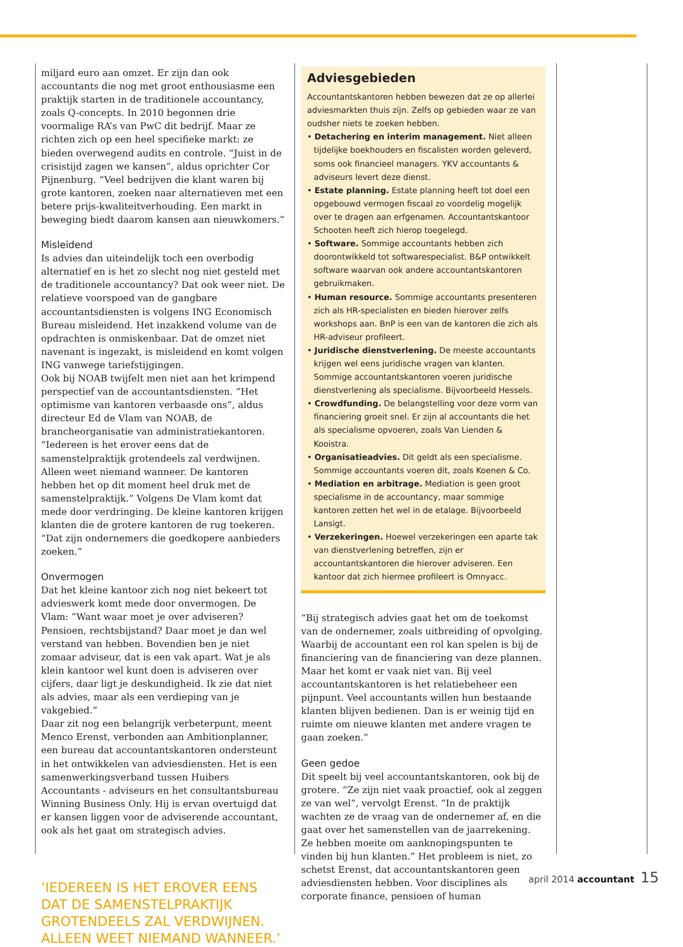miljard euro aan omzet. Er zijn dan ook accountants die nog met groot enthousiasme een praktijk starten in de traditionele accountancy, zoals Q-concepts. In 2010 begonnen drie voormalige RA’s van PwC dit bedrijf. Maar ze richten zich op een heel specifieke markt: ze bieden overwegend audits en controle. “Juist in de crisistijd zagen we kansen”, aldus oprichter Cor Pijnenburg. “Veel bedrijven die klant waren bij grote kantoren, zoeken naar alternatieven met een betere prijs-kwaliteitverhouding. Een markt in beweging biedt daarom kansen aan nieuwkomers.”
Misleidend
Is advies dan uiteindelijk toch een overbodig alternatief en is het zo slecht nog niet gesteld met de traditionele accountancy? Dat ook weer niet. De relatieve voorspoed van de gangbare accountantsdiensten is volgens ING Economisch Bureau misleidend. Het inzakkend volume van de opdrachten is onmiskenbaar. Dat de omzet niet navenant is ingezakt, is misleidend en komt volgen ING vanwege tariefstijgingen.
Ook bij NOAB twijfelt men niet aan het krimpend perspectief van de accountantsdiensten. “Het optimisme van kantoren verbaasde ons”, aldus directeur Ed de Vlam van NOAB, de brancheorganisatie van administratiekantoren. “Iedereen is het erover eens dat de samenstelpraktijk grotendeels zal verdwijnen. Alleen weet niemand wanneer. De kantoren hebben het op dit moment heel druk met de samenstelpraktijk.” Volgens De Vlam komt dat mede door verdringing. De kleine kantoren krijgen klanten die de grotere kantoren de rug toekeren. “Dat zijn ondernemers die goedkopere aanbieders zoeken.”
Onvermogen
Dat het kleine kantoor zich nog niet bekeert tot advieswerk komt mede door onvermogen. De Vlam: “Want waar moet je over adviseren? Pensioen, rechtsbijstand? Daar moet je dan wel verstand van hebben. Bovendien ben je niet zomaar adviseur, dat is een vak apart. Wat je als klein kantoor wel kunt doen is adviseren over cijfers, daar ligt je deskundigheid. Ik zie dat niet als advies, maar als een verdieping van je vakgebied.”
Daar zit nog een belangrijk verbeterpunt, meent Menco Erenst, verbonden aan Ambitionplanner, een bureau dat accountantskantoren ondersteunt in het ontwikkelen van adviesdiensten. Het is een samenwerkingsverband tussen Huibers Accountants - adviseurs en het consultantsbureau Winning Business Only. Hij is ervan overtuigd dat er kansen liggen voor de adviserende accountant, ook als het gaat om strategisch advies.
‘IEDEREEN IS HET EROVER EENS DAT DE SAMENSTELPRAKTIJK GROTENDEELS ZAL VERDWIJNEN. ALLEEN WEET NIEMAND WANNEER.’
Adviesgebieden
Accountantskantoren hebben bewezen dat ze op allerlei adviesmarkten thuis zijn. Zelfs op gebieden waar ze van oudsher niets te zoeken hebben.
• Detachering en interim management. Niet alleen tijdelijke boekhouders en fiscalisten worden geleverd, soms ook financieel managers. YKV accountants & adviseurs levert deze dienst.
• Estate planning. Estate planning heeft tot doel een opgebouwd vermogen fiscaal zo voordelig mogelijk over te dragen aan erfgenamen. Accountantskantoor Schooten heeft zich hierop toegelegd.
• Software. Sommige accountants hebben zich doorontwikkeld tot softwarespecialist. B&P ontwikkelt software waarvan ook andere accountantskantoren gebruikmaken.
• Human resource. Sommige accountants presenteren zich als HR-specialisten en bieden hierover zelfs workshops aan. BnP is een van de kantoren die zich als HR-adviseur profileert.
• Juridische dienstverlening. De meeste accountants krijgen wel eens juridische vragen van klanten. Sommige accountantskantoren voeren juridische dienstverlening als specialisme. Bijvoorbeeld Hessels.
• Crowdfunding. De belangstelling voor deze vorm van financiering groeit snel. Er zijn al accountants die het als specialisme opvoeren, zoals Van Lienden & Kooistra.
• Organisatieadvies. Dit geldt als een specialisme. Sommige accountants voeren dit, zoals Koenen & Co.
• Mediation en arbitrage. Mediation is geen groot specialisme in de accountancy, maar sommige kantoren zetten het wel in de etalage. Bijvoorbeeld Lansigt.
• Verzekeringen. Hoewel verzekeringen een aparte tak van dienstverlening betreffen, zijn er accountantskantoren die hierover adviseren. Een kantoor dat zich hiermee profileert is Omnyacc.
“Bij strategisch advies gaat het om de toekomst van de ondernemer, zoals uitbreiding of opvolging. Waarbij de accountant een rol kan spelen is bij de financiering van de financiering van deze plannen. Maar het komt er vaak niet van. Bij veel accountantskantoren is het relatiebeheer een pijnpunt. Veel accountants willen hun bestaande klanten blijven bedienen. Dan is er weinig tijd en ruimte om nieuwe klanten met andere vragen te gaan zoeken.”
Geen gedoe
Dit speelt bij veel accountantskantoren, ook bij de grotere. “Ze zijn niet vaak proactief, ook al zeggen ze van wel”, vervolgt Erenst. “In de praktijk wachten ze de vraag van de ondernemer af, en die gaat over het samenstellen van de jaarrekening. Ze hebben moeite om aanknopingspunten te vinden bij hun klanten.” Het probleem is niet, zo schetst Erenst, dat accountantskantoren geen adviesdiensten hebben. Voor disciplines als corporate finance, pensioen of human
april 2014 accountant 15